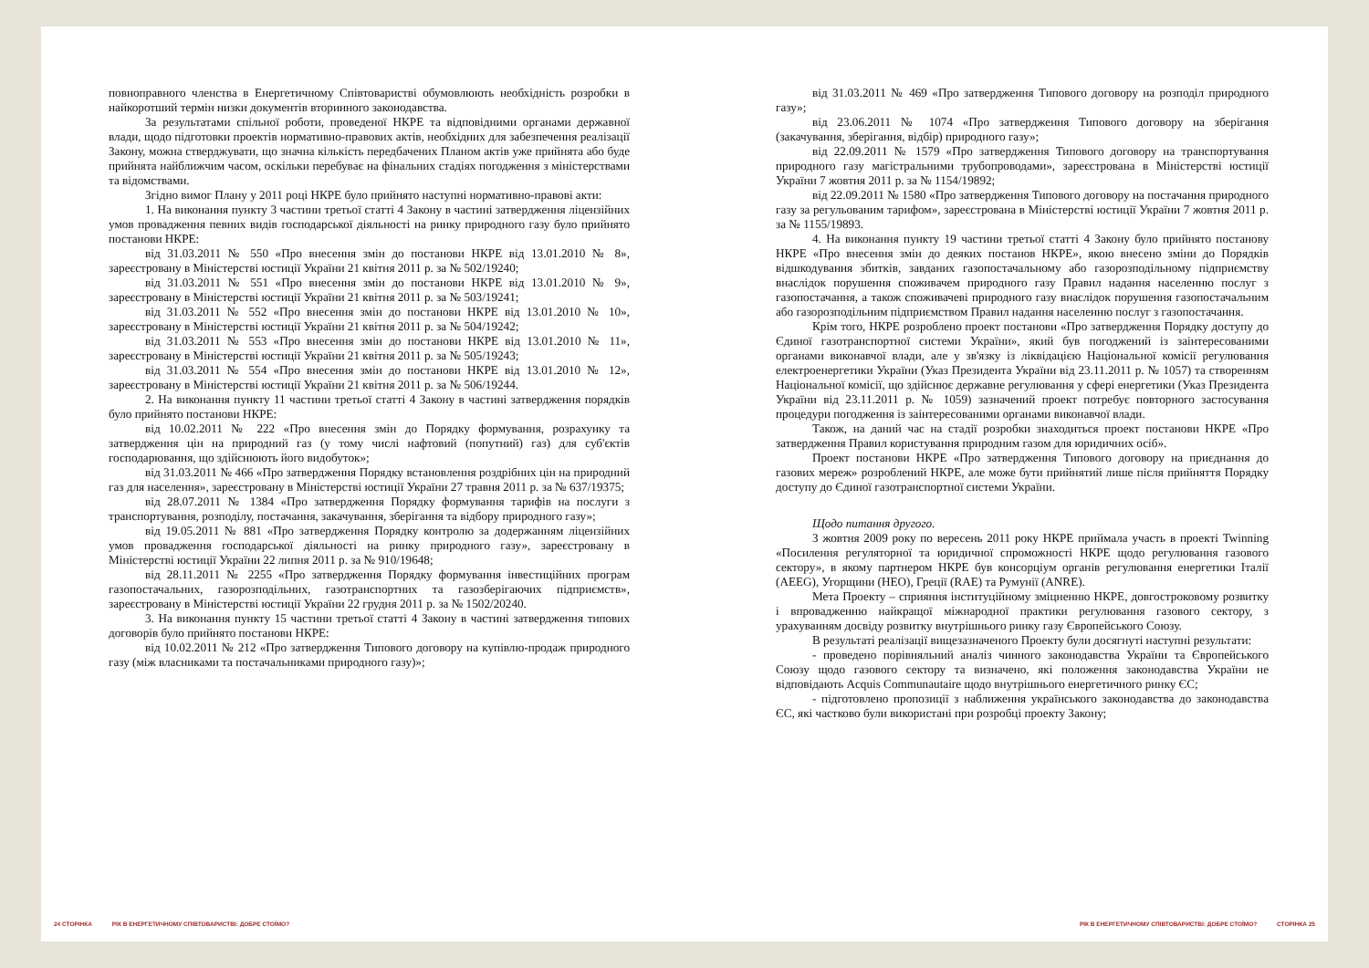повноправного членства в Енергетичному Співтоваристві обумовлюють необхідність розробки в найкоротший термін низки документів вторинного законодавства.
За результатами спільної роботи, проведеної НКРЕ та відповідними органами державної влади, щодо підготовки проектів нормативно-правових актів, необхідних для забезпечення реалізації Закону, можна стверджувати, що значна кількість передбачених Планом актів уже прийнята або буде прийнята найближчим часом, оскільки перебуває на фінальних стадіях погодження з міністерствами та відомствами.
Згідно вимог Плану у 2011 році НКРЕ було прийнято наступні нормативно-правові акти:
1. На виконання пункту 3 частини третьої статті 4 Закону в частині затвердження ліцензійних умов провадження певних видів господарської діяльності на ринку природного газу було прийнято постанови НКРЕ:
від 31.03.2011 № 550 «Про внесення змін до постанови НКРЕ від 13.01.2010 № 8», зареєстровану в Міністерстві юстиції України 21 квітня 2011 р. за № 502/19240;
від 31.03.2011 № 551 «Про внесення змін до постанови НКРЕ від 13.01.2010 № 9», зареєстровану в Міністерстві юстиції України 21 квітня 2011 р. за № 503/19241;
від 31.03.2011 № 552 «Про внесення змін до постанови НКРЕ від 13.01.2010 № 10», зареєстровану в Міністерстві юстиції України 21 квітня 2011 р. за № 504/19242;
від 31.03.2011 № 553 «Про внесення змін до постанови НКРЕ від 13.01.2010 № 11», зареєстровану в Міністерстві юстиції України 21 квітня 2011 р. за № 505/19243;
від 31.03.2011 № 554 «Про внесення змін до постанови НКРЕ від 13.01.2010 № 12», зареєстровану в Міністерстві юстиції України 21 квітня 2011 р. за № 506/19244.
2. На виконання пункту 11 частини третьої статті 4 Закону в частині затвердження порядків було прийнято постанови НКРЕ:
від 10.02.2011 № 222 «Про внесення змін до Порядку формування, розрахунку та затвердження цін на природний газ (у тому числі нафтовий (попутний) газ) для суб'єктів господарювання, що здійснюють його видобуток»;
від 31.03.2011 № 466 «Про затвердження Порядку встановлення роздрібних цін на природний газ для населення», зареєстровану в Міністерстві юстиції України 27 травня 2011 р. за № 637/19375;
від 28.07.2011 № 1384 «Про затвердження Порядку формування тарифів на послуги з транспортування, розподілу, постачання, закачування, зберігання та відбору природного газу»;
від 19.05.2011 № 881 «Про затвердження Порядку контролю за додержанням ліцензійних умов провадження господарської діяльності на ринку природного газу», зареєстровану в Міністерстві юстиції України 22 липня 2011 р. за № 910/19648;
від 28.11.2011 № 2255 «Про затвердження Порядку формування інвестиційних програм газопостачальних, газорозподільних, газотранспортних та газозберігаючих підприємств», зареєстровану в Міністерстві юстиції України 22 грудня 2011 р. за № 1502/20240.
3. На виконання пункту 15 частини третьої статті 4 Закону в частині затвердження типових договорів було прийнято постанови НКРЕ:
від 10.02.2011 № 212 «Про затвердження Типового договору на купівлю-продаж природного газу (між власниками та постачальниками природного газу)»;
24 СТОРІНКА РІК В ЕНЕРГЕТИЧНОМУ СПІВТОВАРИСТВІ: ДОБРЕ СТОЇМО?
від 31.03.2011 № 469 «Про затвердження Типового договору на розподіл природного газу»;
від 23.06.2011 № 1074 «Про затвердження Типового договору на зберігання (закачування, зберігання, відбір) природного газу»;
від 22.09.2011 № 1579 «Про затвердження Типового договору на транспортування природного газу магістральними трубопроводами», зареєстрована в Міністерстві юстиції України 7 жовтня 2011 р. за № 1154/19892;
від 22.09.2011 № 1580 «Про затвердження Типового договору на постачання природного газу за регульованим тарифом», зареєстрована в Міністерстві юстиції України 7 жовтня 2011 р. за № 1155/19893.
4. На виконання пункту 19 частини третьої статті 4 Закону було прийнято постанову НКРЕ «Про внесення змін до деяких постанов НКРЕ», якою внесено зміни до Порядків відшкодування збитків, завданих газопостачальному або газорозподільному підприємству внаслідок порушення споживачем природного газу Правил надання населенню послуг з газопостачання, а також споживачеві природного газу внаслідок порушення газопостачальним або газорозподільним підприємством Правил надання населенню послуг з газопостачання.
Крім того, НКРЕ розроблено проект постанови «Про затвердження Порядку доступу до Єдиної газотранспортної системи України», який був погоджений із заінтересованими органами виконавчої влади, але у зв'язку із ліквідацією Національної комісії регулювання електроенергетики України (Указ Президента України від 23.11.2011 р. № 1057) та створенням Національної комісії, що здійснює державне регулювання у сфері енергетики (Указ Президента України від 23.11.2011 р. № 1059) зазначений проект потребує повторного застосування процедури погодження із заінтересованими органами виконавчої влади.
Також, на даний час на стадії розробки знаходиться проект постанови НКРЕ «Про затвердження Правил користування природним газом для юридичних осіб».
Проект постанови НКРЕ «Про затвердження Типового договору на приєднання до газових мереж» розроблений НКРЕ, але може бути прийнятий лише після прийняття Порядку доступу до Єдиної газотранспортної системи України.
Щодо питання другого.
З жовтня 2009 року по вересень 2011 року НКРЕ приймала участь в проекті Twinning «Посилення регуляторної та юридичної спроможності НКРЕ щодо регулювання газового сектору», в якому партнером НКРЕ був консорціум органів регулювання енергетики Італії (AEEG), Угорщини (HEO), Греції (RAE) та Румунії (ANRE).
Мета Проекту – сприяння інституційному зміцненню НКРЕ, довгостроковому розвитку і впровадженню найкращої міжнародної практики регулювання газового сектору, з урахуванням досвіду розвитку внутрішнього ринку газу Європейського Союзу.
В результаті реалізації вищезазначеного Проекту були досягнуті наступні результати:
- проведено порівняльний аналіз чинного законодавства України та Європейського Союзу щодо газового сектору та визначено, які положення законодавства України не відповідають Acquis Communautaire щодо внутрішнього енергетичного ринку ЄС;
- підготовлено пропозиції з наближення українського законодавства до законодавства ЄС, які частково були використані при розробці проекту Закону;
РІК В ЕНЕРГЕТИЧНОМУ СПІВТОВАРИСТВІ: ДОБРЕ СТОЇМО? СТОРІНКА 25